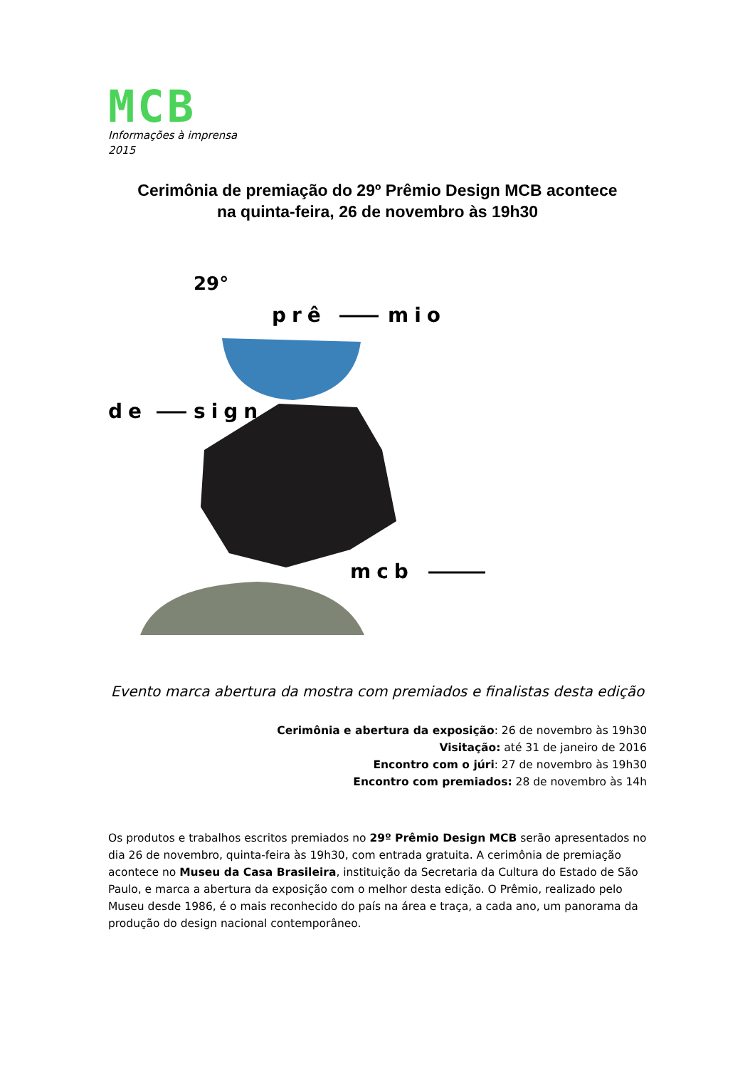MCB
Informações à imprensa
2015
Cerimônia de premiação do 29º Prêmio Design MCB acontece
na quinta-feira, 26 de novembro às 19h30
29°
prê
mio
de
sign
mcb
Evento marca abertura da mostra com premiados e finalistas desta edição
Cerimônia e abertura da exposição: 26 de novembro às 19h30
Visitação: até 31 de janeiro de 2016
Encontro com o júri: 27 de novembro às 19h30
Encontro com premiados: 28 de novembro às 14h
Os produtos e trabalhos escritos premiados no 29º Prêmio Design MCB serão apresentados no dia 26 de novembro, quinta-feira às 19h30, com entrada gratuita. A cerimônia de premiação acontece no Museu da Casa Brasileira, instituição da Secretaria da Cultura do Estado de São Paulo, e marca a abertura da exposição com o melhor desta edição. O Prêmio, realizado pelo Museu desde 1986, é o mais reconhecido do país na área e traça, a cada ano, um panorama da produção do design nacional contemporâneo.